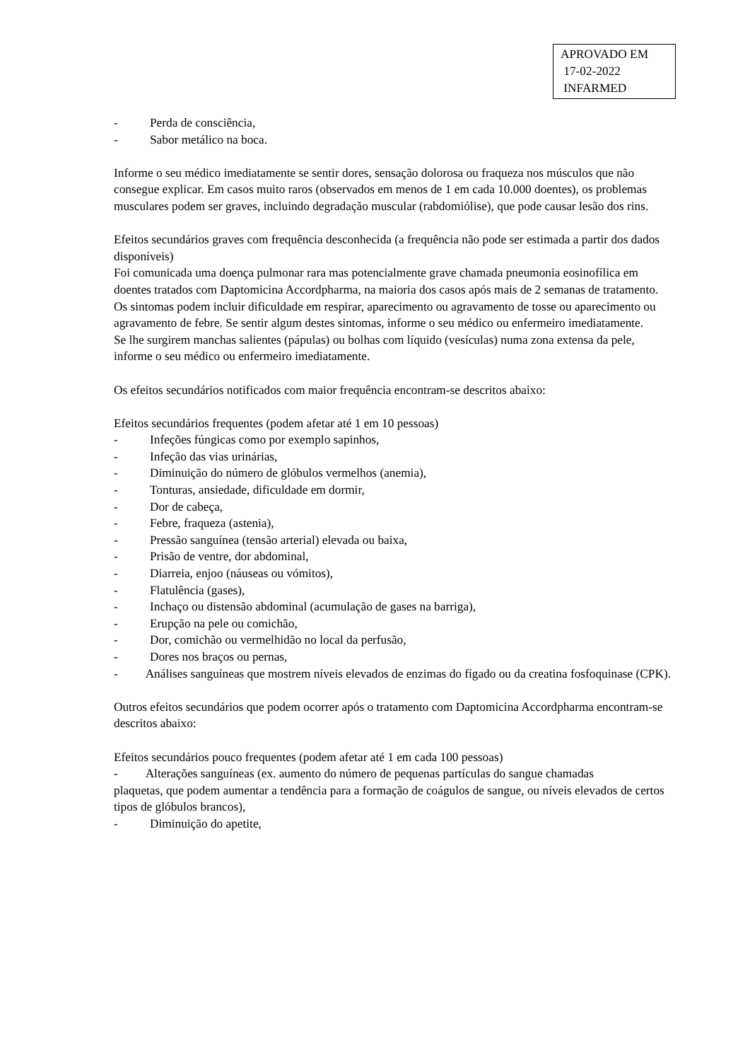APROVADO EM
17-02-2022
INFARMED
- Perda de consciência,
- Sabor metálico na boca.
Informe o seu médico imediatamente se sentir dores, sensação dolorosa ou fraqueza nos músculos que não consegue explicar. Em casos muito raros (observados em menos de 1 em cada 10.000 doentes), os problemas musculares podem ser graves, incluindo degradação muscular (rabdomiólise), que pode causar lesão dos rins.
Efeitos secundários graves com frequência desconhecida (a frequência não pode ser estimada a partir dos dados disponíveis)
Foi comunicada uma doença pulmonar rara mas potencialmente grave chamada pneumonia eosinofílica em doentes tratados com Daptomicina Accordpharma, na maioria dos casos após mais de 2 semanas de tratamento. Os sintomas podem incluir dificuldade em respirar, aparecimento ou agravamento de tosse ou aparecimento ou agravamento de febre. Se sentir algum destes sintomas, informe o seu médico ou enfermeiro imediatamente.
Se lhe surgirem manchas salientes (pápulas) ou bolhas com líquido (vesículas) numa zona extensa da pele, informe o seu médico ou enfermeiro imediatamente.
Os efeitos secundários notificados com maior frequência encontram-se descritos abaixo:
Efeitos secundários frequentes (podem afetar até 1 em 10 pessoas)
- Infeções fúngicas como por exemplo sapinhos,
- Infeção das vias urinárias,
- Diminuição do número de glóbulos vermelhos (anemia),
- Tonturas, ansiedade, dificuldade em dormir,
- Dor de cabeça,
- Febre, fraqueza (astenia),
- Pressão sanguínea (tensão arterial) elevada ou baixa,
- Prisão de ventre, dor abdominal,
- Diarreia, enjoo (náuseas ou vómitos),
- Flatulência (gases),
- Inchaço ou distensão abdominal (acumulação de gases na barriga),
- Erupção na pele ou comichão,
- Dor, comichão ou vermelhidão no local da perfusão,
- Dores nos braços ou pernas,
- Análises sanguíneas que mostrem níveis elevados de enzimas do fígado ou da creatina fosfoquinase (CPK).
Outros efeitos secundários que podem ocorrer após o tratamento com Daptomicina Accordpharma encontram-se descritos abaixo:
Efeitos secundários pouco frequentes (podem afetar até 1 em cada 100 pessoas)
- Alterações sanguíneas (ex. aumento do número de pequenas partículas do sangue chamadas
plaquetas, que podem aumentar a tendência para a formação de coágulos de sangue, ou níveis elevados de certos tipos de glóbulos brancos),
- Diminuição do apetite,